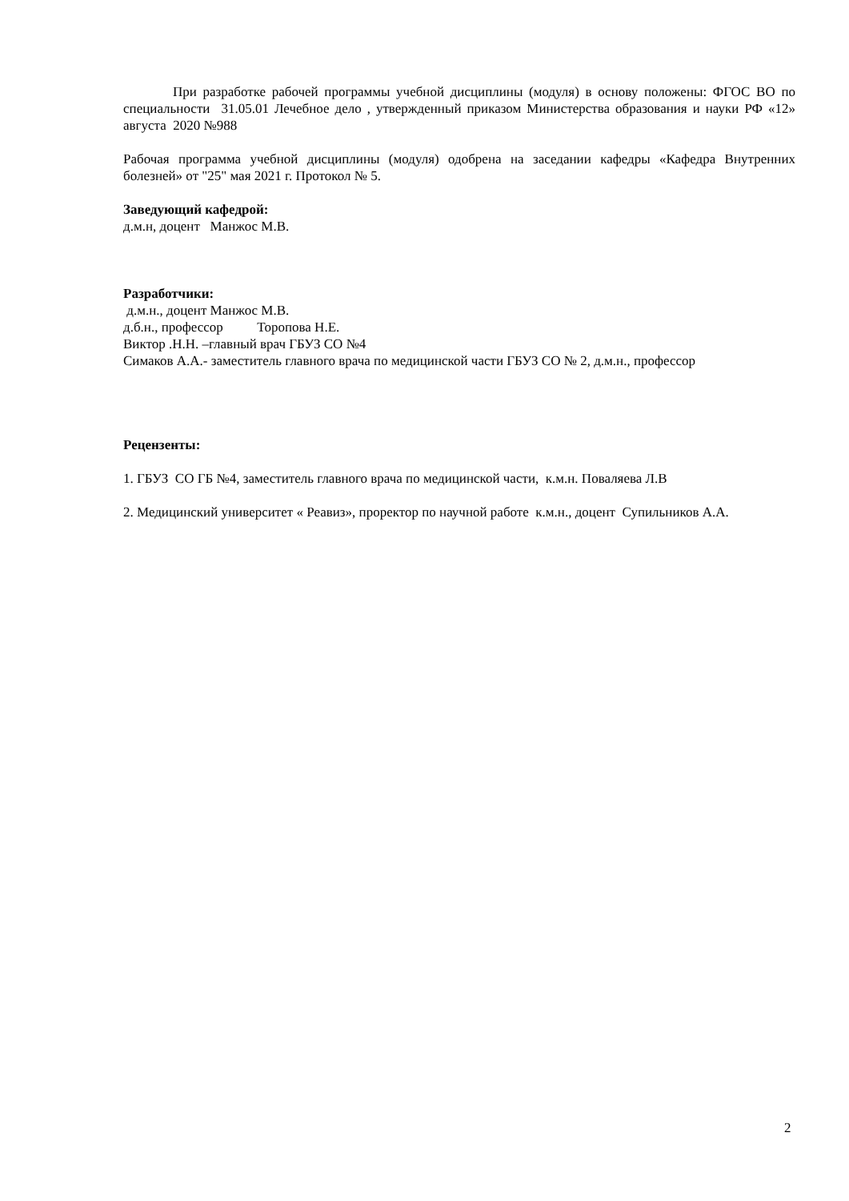При разработке рабочей программы учебной дисциплины (модуля) в основу положены: ФГОС ВО по специальности 31.05.01 Лечебное дело , утвержденный приказом Министерства образования и науки РФ «12» августа 2020 №988
Рабочая программа учебной дисциплины (модуля) одобрена на заседании кафедры «Кафедра Внутренних болезней» от "25" мая 2021 г. Протокол № 5.
Заведующий кафедрой:
д.м.н, доцент Манжос М.В.
Разработчики:
д.м.н., доцент Манжос М.В.
д.б.н., профессор Торопова Н.Е.
Виктор .Н.Н. –главный врач ГБУЗ СО №4
Симаков А.А.- заместитель главного врача по медицинской части ГБУЗ СО № 2, д.м.н., профессор
Рецензенты:
1. ГБУЗ СО ГБ №4, заместитель главного врача по медицинской части, к.м.н. Поваляева Л.В
2. Медицинский университет « Реавиз», проректор по научной работе к.м.н., доцент Супильников А.А.
2